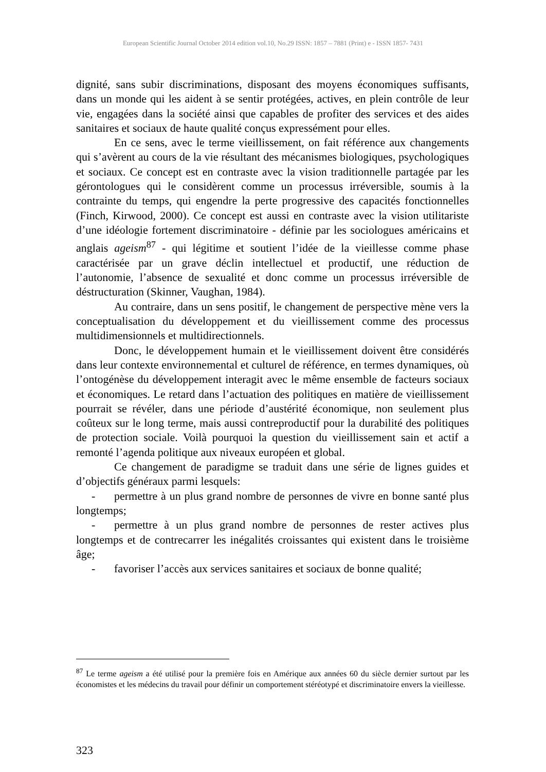European Scientific Journal October 2014 edition vol.10, No.29 ISSN: 1857 – 7881 (Print) e - ISSN 1857- 7431
dignité, sans subir discriminations, disposant des moyens économiques suffisants, dans un monde qui les aident à se sentir protégées, actives, en plein contrôle de leur vie, engagées dans la société ainsi que capables de profiter des services et des aides sanitaires et sociaux de haute qualité conçus expressément pour elles.
En ce sens, avec le terme vieillissement, on fait référence aux changements qui s’avèrent au cours de la vie résultant des mécanismes biologiques, psychologiques et sociaux. Ce concept est en contraste avec la vision traditionnelle partagée par les gérontologues qui le considèrent comme un processus irréversible, soumis à la contrainte du temps, qui engendre la perte progressive des capacités fonctionnelles (Finch, Kirwood, 2000). Ce concept est aussi en contraste avec la vision utilitariste d’une idéologie fortement discriminatoire - définie par les sociologues américains et anglais ageism<sup>87</sup> - qui légitime et soutient l’idée de la vieillesse comme phase caractérisée par un grave déclin intellectuel et productif, une réduction de l’autonomie, l’absence de sexualité et donc comme un processus irréversible de déstructuration (Skinner, Vaughan, 1984).
Au contraire, dans un sens positif, le changement de perspective mène vers la conceptualisation du développement et du vieillissement comme des processus multidimensionnels et multidirectionnels.
Donc, le développement humain et le vieillissement doivent être considérés dans leur contexte environnemental et culturel de référence, en termes dynamiques, où l’ontogénèse du développement interagit avec le même ensemble de facteurs sociaux et économiques. Le retard dans l’actuation des politiques en matière de vieillissement pourrait se révéler, dans une période d’austérité économique, non seulement plus coûteux sur le long terme, mais aussi contreproductif pour la durabilité des politiques de protection sociale. Voilà pourquoi la question du vieillissement sain et actif a remonté l’agenda politique aux niveaux européen et global.
Ce changement de paradigme se traduit dans une série de lignes guides et d’objectifs généraux parmi lesquels:
- permettre à un plus grand nombre de personnes de vivre en bonne santé plus longtemps;
- permettre à un plus grand nombre de personnes de rester actives plus longtemps et de contrecarrer les inégalités croissantes qui existent dans le troisième âge;
- favoriser l’accès aux services sanitaires et sociaux de bonne qualité;
<sup>87</sup> Le terme ageism a été utilisé pour la première fois en Amérique aux années 60 du siècle dernier surtout par les économistes et les médecins du travail pour définir un comportement stéréotypé et discriminatoire envers la vieillesse.
323